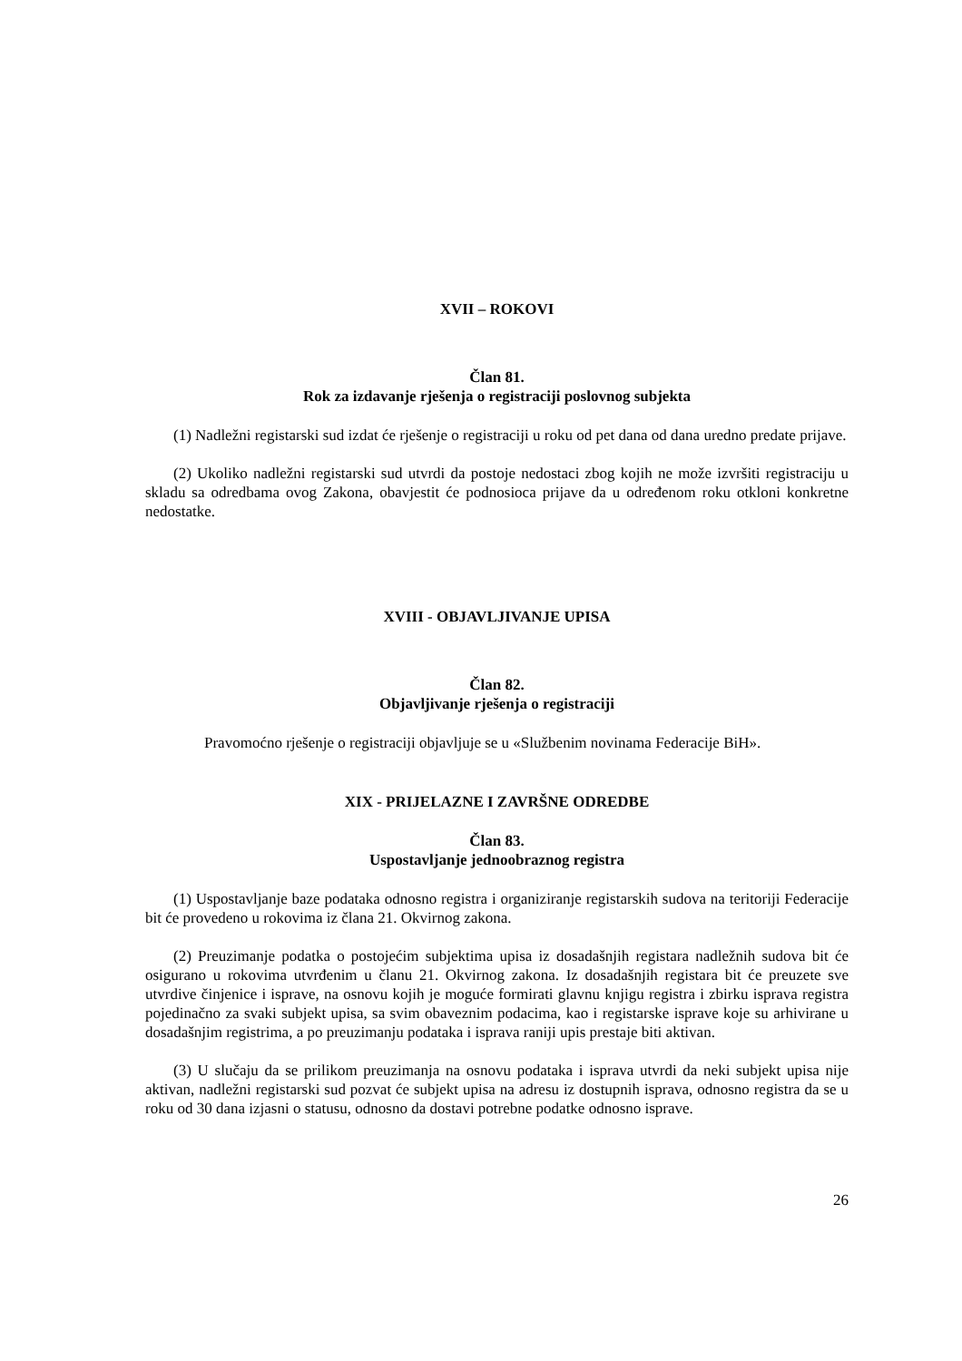XVII – ROKOVI
Član 81.
Rok za izdavanje rješenja o registraciji poslovnog subjekta
(1) Nadležni registarski sud izdat će rješenje o registraciji u roku od pet dana od dana uredno predate prijave.
(2) Ukoliko nadležni registarski sud utvrdi da postoje nedostaci zbog kojih ne može izvršiti registraciju u skladu sa odredbama ovog Zakona, obavjestit će podnosioca prijave da u određenom roku otkloni konkretne nedostatke.
XVIII - OBJAVLJIVANJE UPISA
Član 82.
Objavljivanje rješenja o registraciji
Pravomoćno rješenje o registraciji objavljuje se u «Službenim novinama Federacije BiH».
XIX - PRIJELAZNE I ZAVRŠNE ODREDBE
Član 83.
Uspostavljanje jednoobraznog registra
(1) Uspostavljanje baze podataka odnosno registra i organiziranje registarskih sudova na teritoriji Federacije bit će provedeno u rokovima iz člana 21. Okvirnog zakona.
(2) Preuzimanje podatka o postojećim subjektima upisa iz dosadašnjih registara nadležnih sudova bit će osigurano u rokovima utvrđenim u članu 21. Okvirnog zakona. Iz dosadašnjih registara bit će preuzete sve utvrdive činjenice i isprave, na osnovu kojih je moguće formirati glavnu knjigu registra i zbirku isprava registra pojedinačno za svaki subjekt upisa, sa svim obaveznim podacima, kao i registarske isprave koje su arhivirane u dosadašnjim registrima, a po preuzimanju podataka i isprava raniji upis prestaje biti aktivan.
(3) U slučaju da se prilikom preuzimanja na osnovu podataka i isprava utvrdi da neki subjekt upisa nije aktivan, nadležni registarski sud pozvat će subjekt upisa na adresu iz dostupnih isprava, odnosno registra da se u roku od 30 dana izjasni o statusu, odnosno da dostavi potrebne podatke odnosno isprave.
26